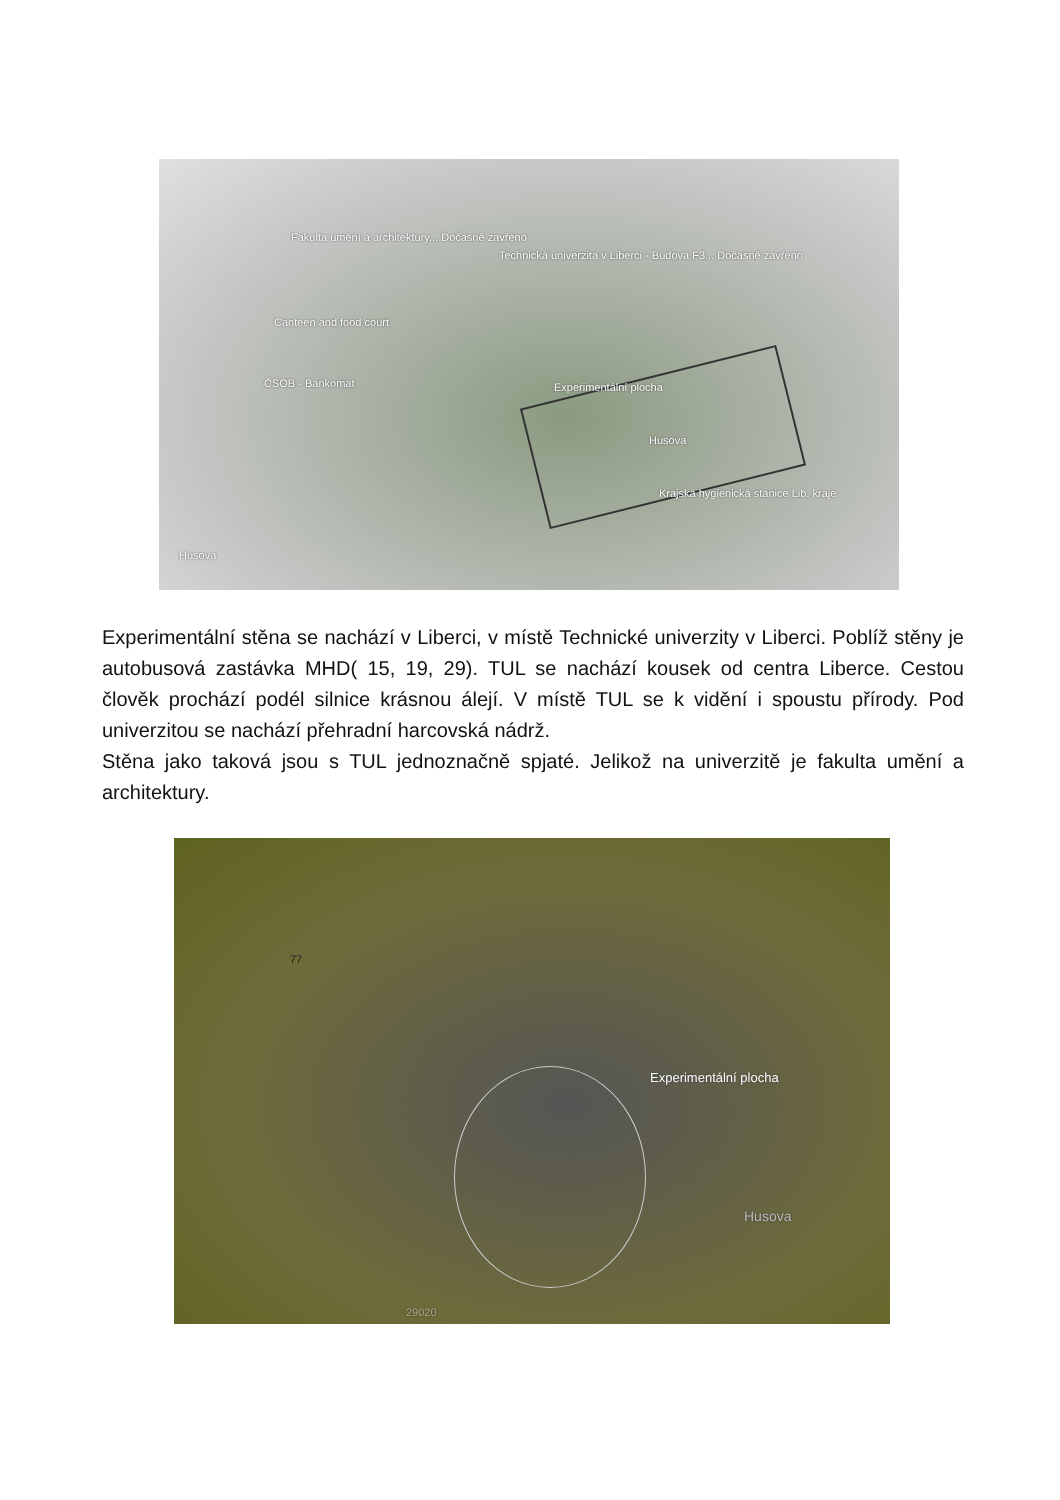Fakulta umění a architektury... Dočasně zavřeno
Technická univerzita v Liberci - Budova F3... Dočasně zavřeno
Canteen and food court
ČSOB - Bankomat Experimentální plocha
Husova
Krajská hygienická stanice Lib. kraje
Husova
Experimentální stěna se nachází v Liberci, v místě Technické univerzity v Liberci. Poblíž stěny je autobusová zastávka MHD( 15, 19, 29). TUL se nachází kousek od centra Liberce. Cestou člověk prochází podél silnice krásnou álejí. V místě TUL se k vidění i spoustu přírody. Pod univerzitou se nachází přehradní harcovská nádrž.
Stěna jako taková jsou s TUL jednoznačně spjaté. Jelikož na univerzitě je fakulta umění a architektury.
Experimentální plocha
Husova
29020
77